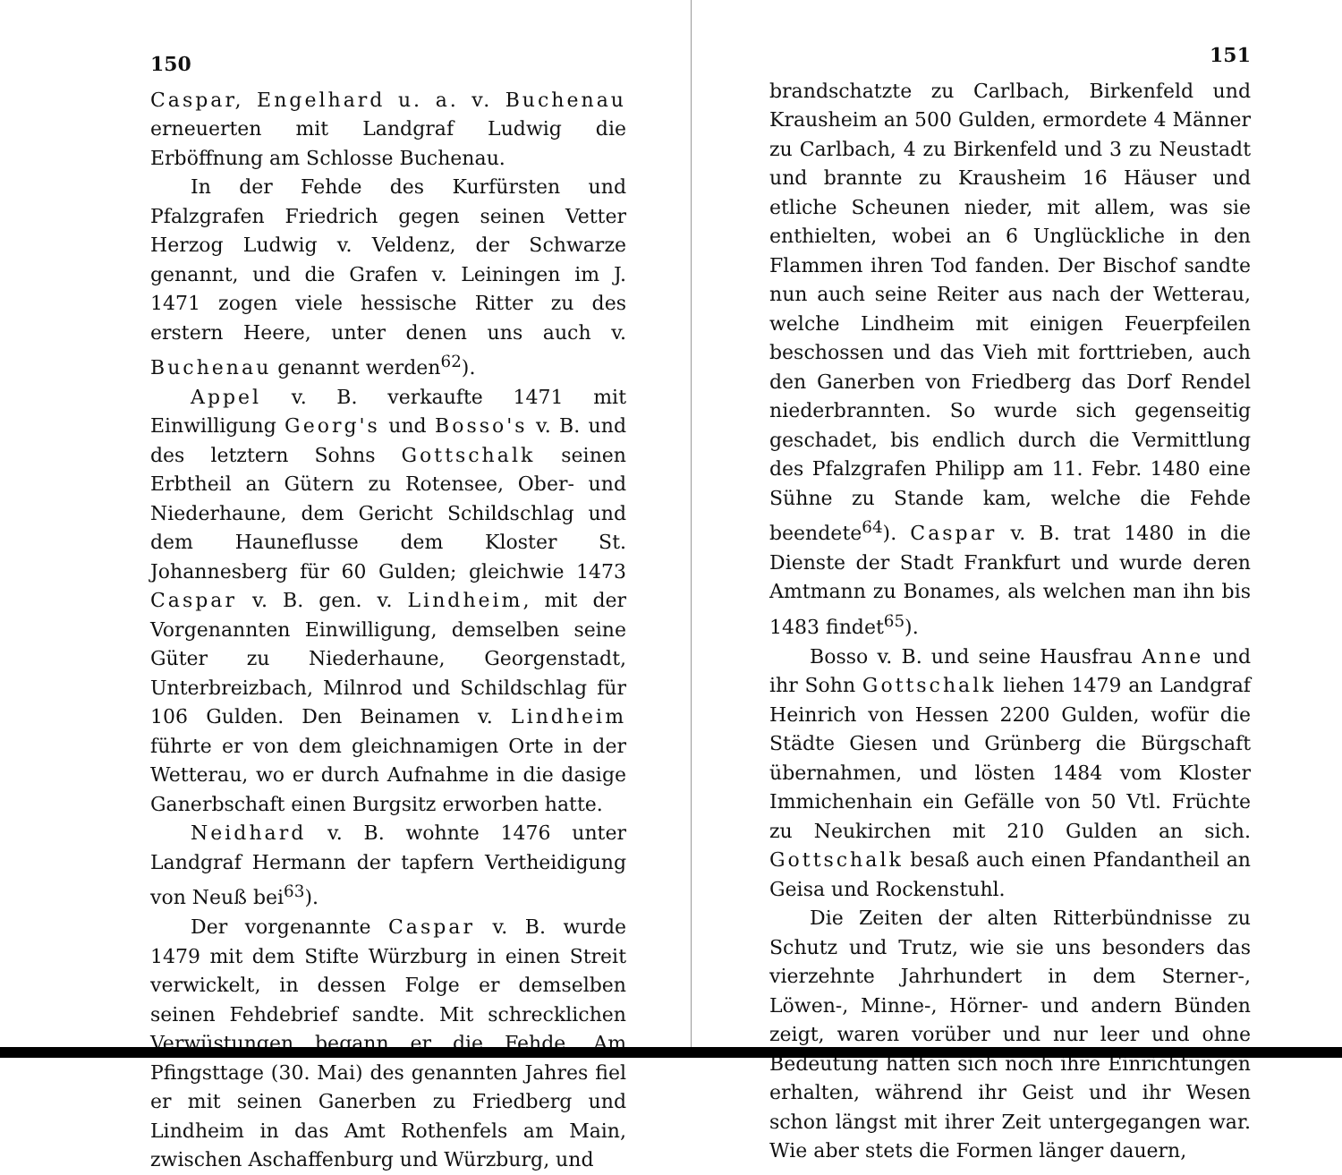150
Caspar, Engelhard u. a. v. Buchenau erneuerten mit Landgraf Ludwig die Erböffnung am Schlosse Buchenau.
In der Fehde des Kurfürsten und Pfalzgrafen Friedrich gegen seinen Vetter Herzog Ludwig v. Veldenz, der Schwarze genannt, und die Grafen v. Leiningen im J. 1471 zogen viele hessische Ritter zu des erstern Heere, unter denen uns auch v. Buchenau genannt werden<sup>62</sup>).
Appel v. B. verkaufte 1471 mit Einwilligung Georg's und Bosso's v. B. und des letztern Sohns Gottschalk seinen Erbtheil an Gütern zu Rotensee, Ober- und Niederhaune, dem Gericht Schildschlag und dem Hauneflusse dem Kloster St. Johannesberg für 60 Gulden; gleichwie 1473 Caspar v. B. gen. v. Lindheim, mit der Vorgenannten Einwilligung, demselben seine Güter zu Niederhaune, Georgenstadt, Unterbreizbach, Milnrod und Schildschlag für 106 Gulden. Den Beinamen v. Lindheim führte er von dem gleichnamigen Orte in der Wetterau, wo er durch Aufnahme in die dasige Ganerbschaft einen Burgsitz erworben hatte.
Neidhard v. B. wohnte 1476 unter Landgraf Hermann der tapfern Vertheidigung von Neuß bei<sup>63</sup>).
Der vorgenannte Caspar v. B. wurde 1479 mit dem Stifte Würzburg in einen Streit verwickelt, in dessen Folge er demselben seinen Fehdebrief sandte. Mit schrecklichen Verwüstungen begann er die Fehde. Am Pfingsttage (30. Mai) des genannten Jahres fiel er mit seinen Ganerben zu Friedberg und Lindheim in das Amt Rothenfels am Main, zwischen Aschaffenburg und Würzburg, und
151
brandschatzte zu Carlbach, Birkenfeld und Krausheim an 500 Gulden, ermordete 4 Männer zu Carlbach, 4 zu Birkenfeld und 3 zu Neustadt und brannte zu Krausheim 16 Häuser und etliche Scheunen nieder, mit allem, was sie enthielten, wobei an 6 Unglückliche in den Flammen ihren Tod fanden. Der Bischof sandte nun auch seine Reiter aus nach der Wetterau, welche Lindheim mit einigen Feuerpfeilen beschossen und das Vieh mit forttrieben, auch den Ganerben von Friedberg das Dorf Rendel niederbrannten. So wurde sich gegenseitig geschadet, bis endlich durch die Vermittlung des Pfalzgrafen Philipp am 11. Febr. 1480 eine Sühne zu Stande kam, welche die Fehde beendete<sup>64</sup>). Caspar v. B. trat 1480 in die Dienste der Stadt Frankfurt und wurde deren Amtmann zu Bonames, als welchen man ihn bis 1483 findet<sup>65</sup>).
Bosso v. B. und seine Hausfrau Anne und ihr Sohn Gottschalk liehen 1479 an Landgraf Heinrich von Hessen 2200 Gulden, wofür die Städte Giesen und Grünberg die Bürgschaft übernahmen, und lösten 1484 vom Kloster Immichenhain ein Gefälle von 50 Vtl. Früchte zu Neukirchen mit 210 Gulden an sich. Gottschalk besaß auch einen Pfandantheil an Geisa und Rockenstuhl.
Die Zeiten der alten Ritterbündnisse zu Schutz und Trutz, wie sie uns besonders das vierzehnte Jahrhundert in dem Sterner-, Löwen-, Minne-, Hörner- und andern Bünden zeigt, waren vorüber und nur leer und ohne Bedeutung hatten sich noch ihre Einrichtungen erhalten, während ihr Geist und ihr Wesen schon längst mit ihrer Zeit untergegangen war. Wie aber stets die Formen länger dauern,